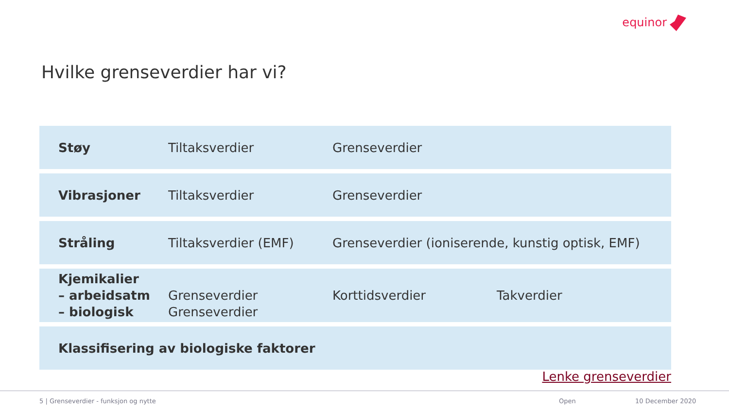equinor
Hvilke grenseverdier har vi?
| Støy | Tiltaksverdier | Grenseverdier | |
| Vibrasjoner | Tiltaksverdier | Grenseverdier | |
| Stråling | Tiltaksverdier (EMF) | Grenseverdier (ioniserende, kunstig optisk, EMF) | |
| Kjemikalier – arbeidsatm – biologisk | Grenseverdier Grenseverdier | Korttidsverdier | Takverdier |
| Klassifisering av biologiske faktorer | | | |
Lenke grenseverdier
5 | Grenseverdier - funksjon og nytte
Open 10 December 2020